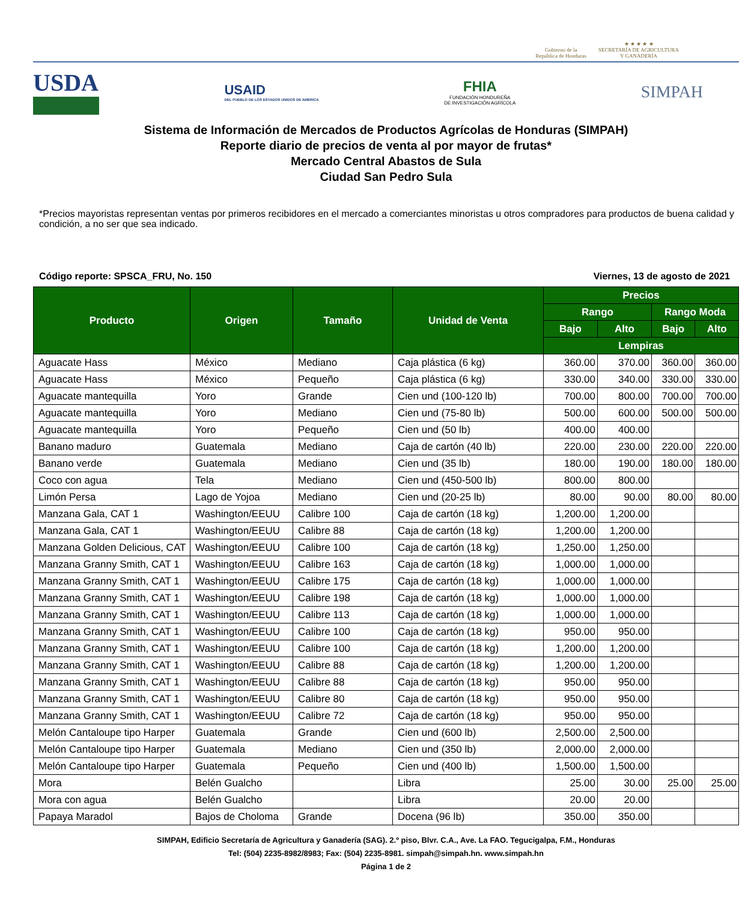Gobierno de la
República de Honduras
★ ★ ★ ★ ★
SECRETARÍA DE AGRICULTURA
Y GANADERÍA
USDA
USAID
DEL PUEBLO DE LOS ESTADOS UNIDOS DE AMÉRICA
FHIA
FUNDACIÓN HONDUREÑA
DE INVESTIGACIÓN AGRÍCOLA
SIMPAH
Sistema de Información de Mercados de Productos Agrícolas de Honduras (SIMPAH)
Reporte diario de precios de venta al por mayor de frutas*
Mercado Central Abastos de Sula
Ciudad San Pedro Sula
*Precios mayoristas representan ventas por primeros recibidores en el mercado a comerciantes minoristas u otros compradores para productos de buena calidad y condición, a no ser que sea indicado.
Código reporte: SPSCA_FRU, No. 150 Viernes, 13 de agosto de 2021
| Producto | Origen | Tamaño | Unidad de Venta | Precios | | | |
| --- | --- | --- | --- | --- | --- | --- | --- |
| | | | | Rango | | Rango Moda | |
| | | | | Bajo | Alto | Bajo | Alto |
| | | | | Lempiras | | | |
| Aguacate Hass | México | Mediano | Caja plástica (6 kg) | 360.00 | 370.00 | 360.00 | 360.00 |
| Aguacate Hass | México | Pequeño | Caja plástica (6 kg) | 330.00 | 340.00 | 330.00 | 330.00 |
| Aguacate mantequilla | Yoro | Grande | Cien und (100-120 lb) | 700.00 | 800.00 | 700.00 | 700.00 |
| Aguacate mantequilla | Yoro | Mediano | Cien und (75-80 lb) | 500.00 | 600.00 | 500.00 | 500.00 |
| Aguacate mantequilla | Yoro | Pequeño | Cien und (50 lb) | 400.00 | 400.00 | | |
| Banano maduro | Guatemala | Mediano | Caja de cartón (40 lb) | 220.00 | 230.00 | 220.00 | 220.00 |
| Banano verde | Guatemala | Mediano | Cien und (35 lb) | 180.00 | 190.00 | 180.00 | 180.00 |
| Coco con agua | Tela | Mediano | Cien und (450-500 lb) | 800.00 | 800.00 | | |
| Limón Persa | Lago de Yojoa | Mediano | Cien und (20-25 lb) | 80.00 | 90.00 | 80.00 | 80.00 |
| Manzana Gala, CAT 1 | Washington/EEUU | Calibre 100 | Caja de cartón (18 kg) | 1,200.00 | 1,200.00 | | |
| Manzana Gala, CAT 1 | Washington/EEUU | Calibre 88 | Caja de cartón (18 kg) | 1,200.00 | 1,200.00 | | |
| Manzana Golden Delicious, CAT | Washington/EEUU | Calibre 100 | Caja de cartón (18 kg) | 1,250.00 | 1,250.00 | | |
| Manzana Granny Smith, CAT 1 | Washington/EEUU | Calibre 163 | Caja de cartón (18 kg) | 1,000.00 | 1,000.00 | | |
| Manzana Granny Smith, CAT 1 | Washington/EEUU | Calibre 175 | Caja de cartón (18 kg) | 1,000.00 | 1,000.00 | | |
| Manzana Granny Smith, CAT 1 | Washington/EEUU | Calibre 198 | Caja de cartón (18 kg) | 1,000.00 | 1,000.00 | | |
| Manzana Granny Smith, CAT 1 | Washington/EEUU | Calibre 113 | Caja de cartón (18 kg) | 1,000.00 | 1,000.00 | | |
| Manzana Granny Smith, CAT 1 | Washington/EEUU | Calibre 100 | Caja de cartón (18 kg) | 950.00 | 950.00 | | |
| Manzana Granny Smith, CAT 1 | Washington/EEUU | Calibre 100 | Caja de cartón (18 kg) | 1,200.00 | 1,200.00 | | |
| Manzana Granny Smith, CAT 1 | Washington/EEUU | Calibre 88 | Caja de cartón (18 kg) | 1,200.00 | 1,200.00 | | |
| Manzana Granny Smith, CAT 1 | Washington/EEUU | Calibre 88 | Caja de cartón (18 kg) | 950.00 | 950.00 | | |
| Manzana Granny Smith, CAT 1 | Washington/EEUU | Calibre 80 | Caja de cartón (18 kg) | 950.00 | 950.00 | | |
| Manzana Granny Smith, CAT 1 | Washington/EEUU | Calibre 72 | Caja de cartón (18 kg) | 950.00 | 950.00 | | |
| Melón Cantaloupe tipo Harper | Guatemala | Grande | Cien und (600 lb) | 2,500.00 | 2,500.00 | | |
| Melón Cantaloupe tipo Harper | Guatemala | Mediano | Cien und (350 lb) | 2,000.00 | 2,000.00 | | |
| Melón Cantaloupe tipo Harper | Guatemala | Pequeño | Cien und (400 lb) | 1,500.00 | 1,500.00 | | |
| Mora | Belén Gualcho | | Libra | 25.00 | 30.00 | 25.00 | 25.00 |
| Mora con agua | Belén Gualcho | | Libra | 20.00 | 20.00 | | |
| Papaya Maradol | Bajos de Choloma | Grande | Docena (96 lb) | 350.00 | 350.00 | | |
SIMPAH, Edificio Secretaría de Agricultura y Ganadería (SAG). 2.º piso, Blvr. C.A., Ave. La FAO. Tegucigalpa, F.M., Honduras
Tel: (504) 2235-8982/8983; Fax: (504) 2235-8981. simpah@simpah.hn. www.simpah.hn
Página 1 de 2